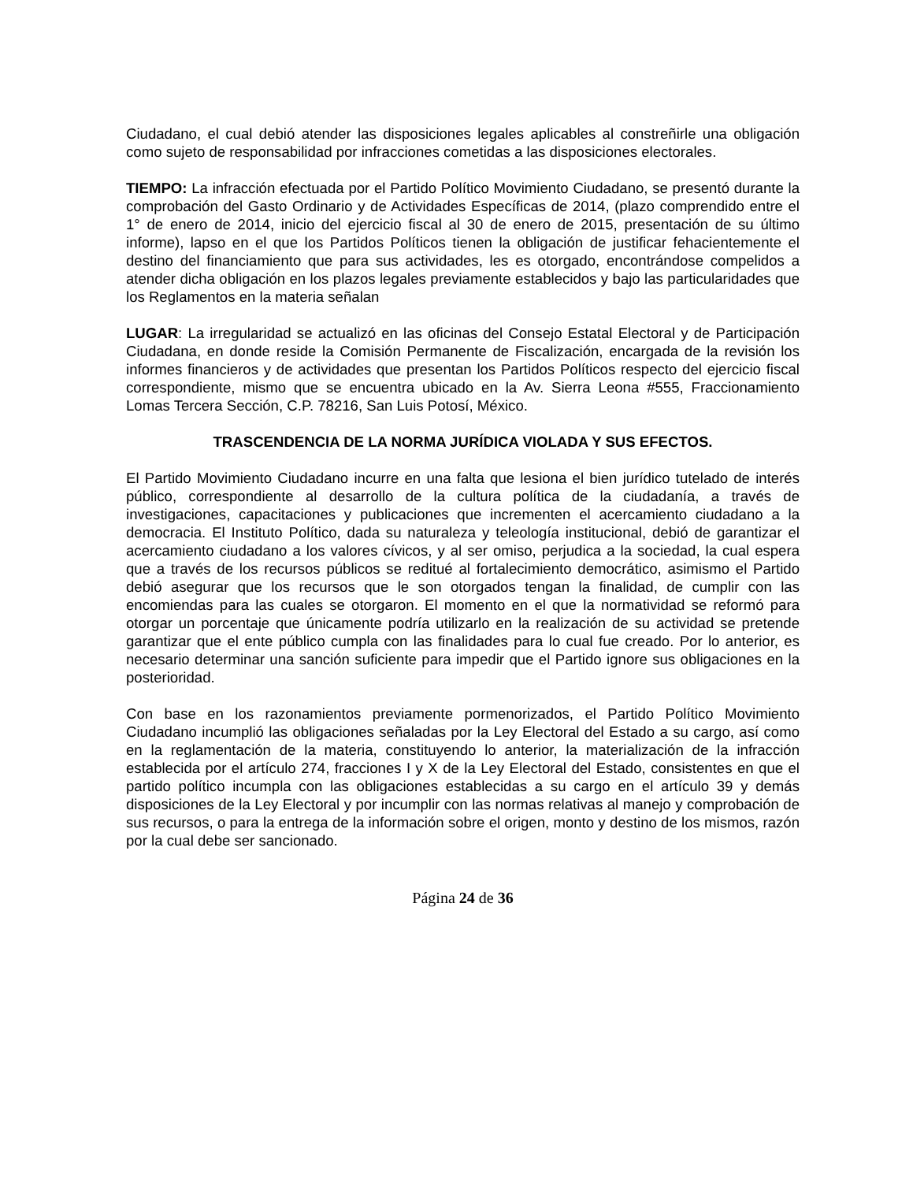Ciudadano, el cual debió atender las disposiciones legales aplicables al constreñirle una obligación como sujeto de responsabilidad por infracciones cometidas a las disposiciones electorales.
TIEMPO: La infracción efectuada por el Partido Político Movimiento Ciudadano, se presentó durante la comprobación del Gasto Ordinario y de Actividades Específicas de 2014, (plazo comprendido entre el 1° de enero de 2014, inicio del ejercicio fiscal al 30 de enero de 2015, presentación de su último informe), lapso en el que los Partidos Políticos tienen la obligación de justificar fehacientemente el destino del financiamiento que para sus actividades, les es otorgado, encontrándose compelidos a atender dicha obligación en los plazos legales previamente establecidos y bajo las particularidades que los Reglamentos en la materia señalan
LUGAR: La irregularidad se actualizó en las oficinas del Consejo Estatal Electoral y de Participación Ciudadana, en donde reside la Comisión Permanente de Fiscalización, encargada de la revisión los informes financieros y de actividades que presentan los Partidos Políticos respecto del ejercicio fiscal correspondiente, mismo que se encuentra ubicado en la Av. Sierra Leona #555, Fraccionamiento Lomas Tercera Sección, C.P. 78216, San Luis Potosí, México.
TRASCENDENCIA DE LA NORMA JURÍDICA VIOLADA Y SUS EFECTOS.
El Partido Movimiento Ciudadano incurre en una falta que lesiona el bien jurídico tutelado de interés público, correspondiente al desarrollo de la cultura política de la ciudadanía, a través de investigaciones, capacitaciones y publicaciones que incrementen el acercamiento ciudadano a la democracia. El Instituto Político, dada su naturaleza y teleología institucional, debió de garantizar el acercamiento ciudadano a los valores cívicos, y al ser omiso, perjudica a la sociedad, la cual espera que a través de los recursos públicos se reditué al fortalecimiento democrático, asimismo el Partido debió asegurar que los recursos que le son otorgados tengan la finalidad, de cumplir con las encomiendas para las cuales se otorgaron. El momento en el que la normatividad se reformó para otorgar un porcentaje que únicamente podría utilizarlo en la realización de su actividad se pretende garantizar que el ente público cumpla con las finalidades para lo cual fue creado. Por lo anterior, es necesario determinar una sanción suficiente para impedir que el Partido ignore sus obligaciones en la posterioridad.
Con base en los razonamientos previamente pormenorizados, el Partido Político Movimiento Ciudadano incumplió las obligaciones señaladas por la Ley Electoral del Estado a su cargo, así como en la reglamentación de la materia, constituyendo lo anterior, la materialización de la infracción establecida por el artículo 274, fracciones I y X de la Ley Electoral del Estado, consistentes en que el partido político incumpla con las obligaciones establecidas a su cargo en el artículo 39 y demás disposiciones de la Ley Electoral y por incumplir con las normas relativas al manejo y comprobación de sus recursos, o para la entrega de la información sobre el origen, monto y destino de los mismos, razón por la cual debe ser sancionado.
Página 24 de 36